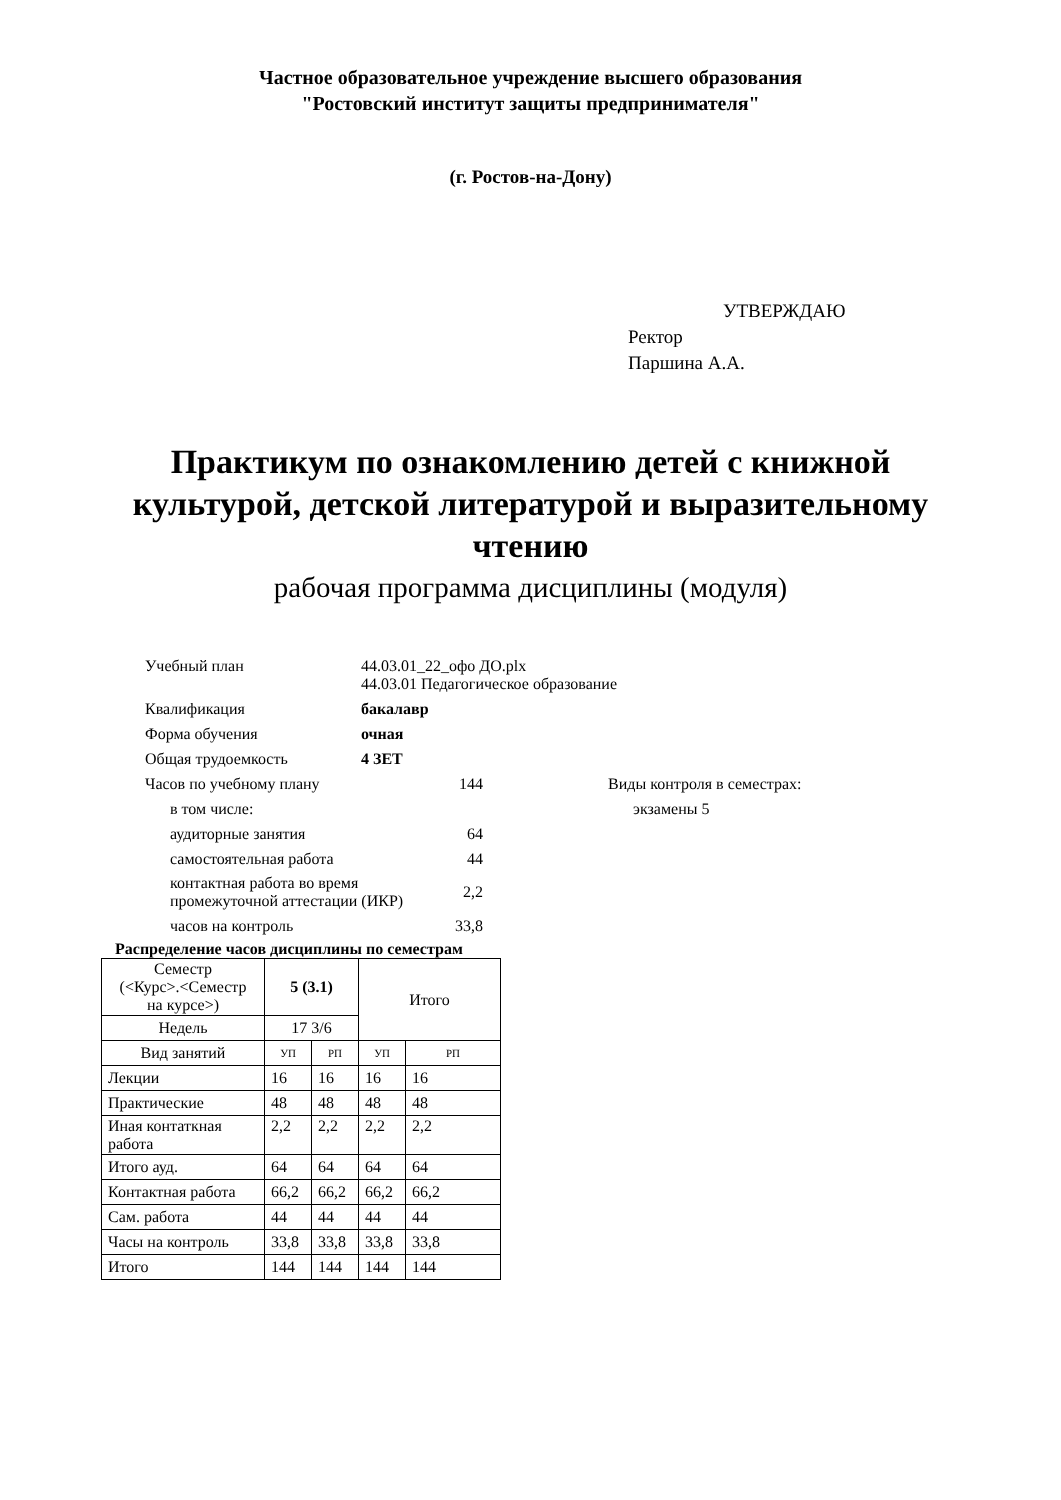Частное образовательное учреждение высшего образования
"Ростовский институт защиты предпринимателя"
(г. Ростов-на-Дону)
УТВЕРЖДАЮ
Ректор
Паршина А.А.
Практикум по ознакомлению детей с книжной
культурой, детской литературой и выразительному
чтению
рабочая программа дисциплины (модуля)
| Учебный план | 44.03.01_22_офо ДО.plx 44.03.01 Педагогическое образование | | |
| Квалификация | бакалавр | | |
| Форма обучения | очная | | |
| Общая трудоемкость | 4 ЗЕТ | | |
| Часов по учебному плану | | 144 | Виды контроля в семестрах: |
| в том числе: | | | экзамены 5 |
| аудиторные занятия | | 64 | |
| самостоятельная работа | | 44 | |
| контактная работа во время промежуточной аттестации (ИКР) | | 2,2 | |
| часов на контроль | | 33,8 | |
Распределение часов дисциплины по семестрам
| Семестр (<Курс>.<Семестр на курсе>) | 5 (3.1) | | Итого | |
| --- | --- | --- | --- | --- |
| Недель | 17 3/6 | | | |
| Вид занятий | УП | РП | УП | РП |
| Лекции | 16 | 16 | 16 | 16 |
| Практические | 48 | 48 | 48 | 48 |
| Иная контаткная работа | 2,2 | 2,2 | 2,2 | 2,2 |
| Итого ауд. | 64 | 64 | 64 | 64 |
| Контактная работа | 66,2 | 66,2 | 66,2 | 66,2 |
| Сам. работа | 44 | 44 | 44 | 44 |
| Часы на контроль | 33,8 | 33,8 | 33,8 | 33,8 |
| Итого | 144 | 144 | 144 | 144 |